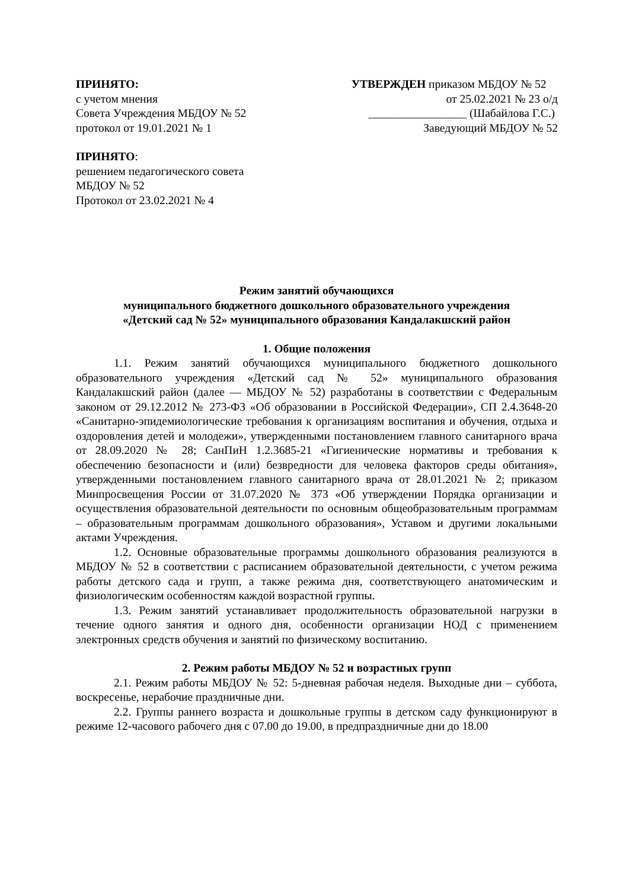ПРИНЯТО:
с учетом мнения
Совета Учреждения МБДОУ № 52
протокол от 19.01.2021 № 1
УТВЕРЖДЕН приказом МБДОУ № 52
от 25.02.2021 № 23 о/д
_________________ (Шабайлова Г.С.)
Заведующий МБДОУ № 52
ПРИНЯТО:
решением педагогического совета
МБДОУ № 52
Протокол от 23.02.2021 № 4
Режим занятий обучающихся
муниципального бюджетного дошкольного образовательного учреждения
«Детский сад № 52» муниципального образования Кандалакшский район
1. Общие положения
1.1. Режим занятий обучающихся муниципального бюджетного дошкольного образовательного учреждения «Детский сад № 52» муниципального образования Кандалакшский район (далее — МБДОУ № 52) разработаны в соответствии с Федеральным законом от 29.12.2012 № 273-ФЗ «Об образовании в Российской Федерации», СП 2.4.3648-20 «Санитарно-эпидемиологические требования к организациям воспитания и обучения, отдыха и оздоровления детей и молодежи», утвержденными постановлением главного санитарного врача от 28.09.2020 № 28; СанПиН 1.2.3685-21 «Гигиенические нормативы и требования к обеспечению безопасности и (или) безвредности для человека факторов среды обитания», утвержденными постановлением главного санитарного врача от 28.01.2021 № 2; приказом Минпросвещения России от 31.07.2020 № 373 «Об утверждении Порядка организации и осуществления образовательной деятельности по основным общеобразовательным программам – образовательным программам дошкольного образования», Уставом и другими локальными актами Учреждения.
1.2. Основные образовательные программы дошкольного образования реализуются в МБДОУ № 52 в соответствии с расписанием образовательной деятельности, с учетом режима работы детского сада и групп, а также режима дня, соответствующего анатомическим и физиологическим особенностям каждой возрастной группы.
1.3. Режим занятий устанавливает продолжительность образовательной нагрузки в течение одного занятия и одного дня, особенности организации НОД с применением электронных средств обучения и занятий по физическому воспитанию.
2. Режим работы МБДОУ № 52 и возрастных групп
2.1. Режим работы МБДОУ № 52: 5-дневная рабочая неделя. Выходные дни – суббота, воскресенье, нерабочие праздничные дни.
2.2. Группы раннего возраста и дошкольные группы в детском саду функционируют в режиме 12-часового рабочего дня с 07.00 до 19.00, в предпраздничные дни до 18.00